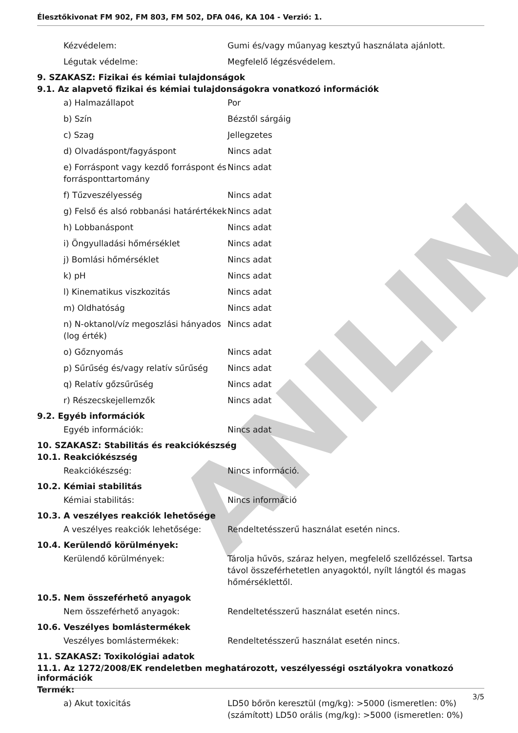ANILIN
Élesztőkivonat FM 902, FM 803, FM 502, DFA 046, KA 104 - Verzió: 1.
| Kézvédelem: | Gumi és/vagy műanyag kesztyű használata ajánlott. |
| Légutak védelme: | Megfelelő légzésvédelem. |
9. SZAKASZ: Fizikai és kémiai tulajdonságok
9.1. Az alapvető fizikai és kémiai tulajdonságokra vonatkozó információk
| a) Halmazállapot | Por |
| b) Szín | Bézstől sárgáig |
| c) Szag | Jellegzetes |
| d) Olvadáspont/fagyáspont | Nincs adat |
| e) Forráspont vagy kezdő forráspont és forrásponttartomány | Nincs adat |
| f) Tűzveszélyesség | Nincs adat |
| g) Felső és alsó robbanási határértékek | Nincs adat |
| h) Lobbanáspont | Nincs adat |
| i) Öngyulladási hőmérséklet | Nincs adat |
| j) Bomlási hőmérséklet | Nincs adat |
| k) pH | Nincs adat |
| l) Kinematikus viszkozitás | Nincs adat |
| m) Oldhatóság | Nincs adat |
| n) N-oktanol/víz megoszlási hányados (log érték) | Nincs adat |
| o) Gőznyomás | Nincs adat |
| p) Sűrűség és/vagy relatív sűrűség | Nincs adat |
| q) Relatív gőzsűrűség | Nincs adat |
| r) Részecskejellemzők | Nincs adat |
9.2. Egyéb információk
| Egyéb információk: | Nincs adat |
10. SZAKASZ: Stabilitás és reakciókészség
10.1. Reakciókészség
| Reakciókészség: | Nincs információ. |
10.2. Kémiai stabilitás
| Kémiai stabilitás: | Nincs információ |
10.3. A veszélyes reakciók lehetősége
| A veszélyes reakciók lehetősége: | Rendeltetésszerű használat esetén nincs. |
10.4. Kerülendő körülmények:
| Kerülendő körülmények: | Tárolja hűvös, száraz helyen, megfelelő szellőzéssel. Tartsa távol összeférhetetlen anyagoktól, nyílt lángtól és magas hőmérséklettől. |
10.5. Nem összeférhető anyagok
| Nem összeférhető anyagok: | Rendeltetésszerű használat esetén nincs. |
10.6. Veszélyes bomlástermékek
| Veszélyes bomlástermékek: | Rendeltetésszerű használat esetén nincs. |
11. SZAKASZ: Toxikológiai adatok
11.1. Az 1272/2008/EK rendeletben meghatározott, veszélyességi osztályokra vonatkozó információk
Termék:
| a) Akut toxicitás | LD50 bőrön keresztül (mg/kg): >5000 (ismeretlen: 0%) (számított) LD50 orális (mg/kg): >5000 (ismeretlen: 0%) |
3/5